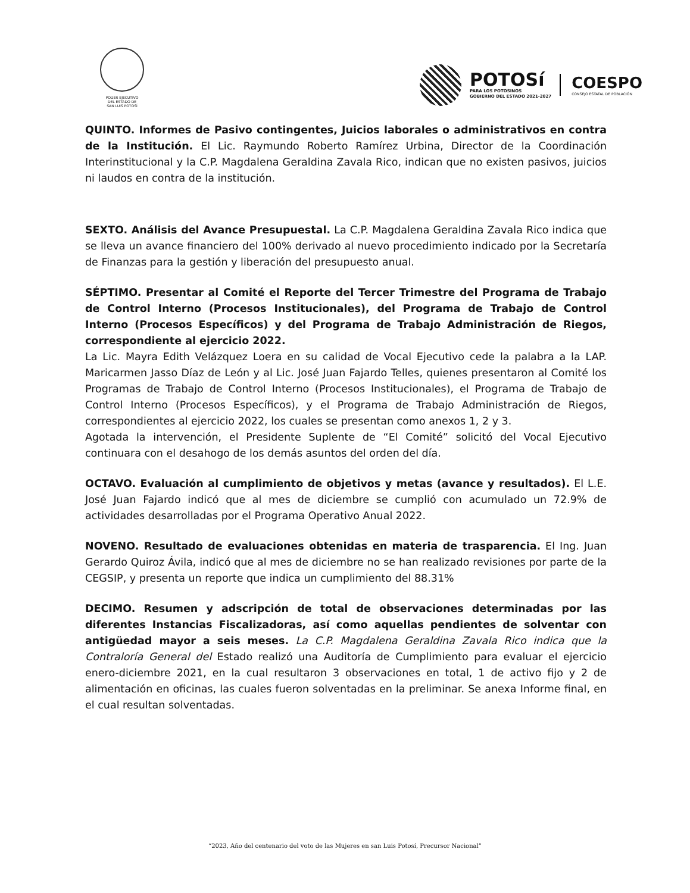PODER EJECUTIVO
DEL ESTADO DE
SAN LUIS POTOSÍ
POTOSí
PARA LOS POTOSINOS
GOBIERNO DEL ESTADO 2021-2027
COESPO
CONSEJO ESTATAL DE POBLACIÓN
QUINTO. Informes de Pasivo contingentes, Juicios laborales o administrativos en contra de la Institución. El Lic. Raymundo Roberto Ramírez Urbina, Director de la Coordinación Interinstitucional y la C.P. Magdalena Geraldina Zavala Rico, indican que no existen pasivos, juicios ni laudos en contra de la institución.
SEXTO. Análisis del Avance Presupuestal. La C.P. Magdalena Geraldina Zavala Rico indica que se lleva un avance financiero del 100% derivado al nuevo procedimiento indicado por la Secretaría de Finanzas para la gestión y liberación del presupuesto anual.
SÉPTIMO. Presentar al Comité el Reporte del Tercer Trimestre del Programa de Trabajo de Control Interno (Procesos Institucionales), del Programa de Trabajo de Control Interno (Procesos Específicos) y del Programa de Trabajo Administración de Riegos, correspondiente al ejercicio 2022.
La Lic. Mayra Edith Velázquez Loera en su calidad de Vocal Ejecutivo cede la palabra a la LAP. Maricarmen Jasso Díaz de León y al Lic. José Juan Fajardo Telles, quienes presentaron al Comité los Programas de Trabajo de Control Interno (Procesos Institucionales), el Programa de Trabajo de Control Interno (Procesos Específicos), y el Programa de Trabajo Administración de Riegos, correspondientes al ejercicio 2022, los cuales se presentan como anexos 1, 2 y 3.
Agotada la intervención, el Presidente Suplente de “El Comité” solicitó del Vocal Ejecutivo continuara con el desahogo de los demás asuntos del orden del día.
OCTAVO. Evaluación al cumplimiento de objetivos y metas (avance y resultados). El L.E. José Juan Fajardo indicó que al mes de diciembre se cumplió con acumulado un 72.9% de actividades desarrolladas por el Programa Operativo Anual 2022.
NOVENO. Resultado de evaluaciones obtenidas en materia de trasparencia. El Ing. Juan Gerardo Quiroz Ávila, indicó que al mes de diciembre no se han realizado revisiones por parte de la CEGSIP, y presenta un reporte que indica un cumplimiento del 88.31%
DECIMO. Resumen y adscripción de total de observaciones determinadas por las diferentes Instancias Fiscalizadoras, así como aquellas pendientes de solventar con antigüedad mayor a seis meses. La C.P. Magdalena Geraldina Zavala Rico indica que la Contraloría General del Estado realizó una Auditoría de Cumplimiento para evaluar el ejercicio enero-diciembre 2021, en la cual resultaron 3 observaciones en total, 1 de activo fijo y 2 de alimentación en oficinas, las cuales fueron solventadas en la preliminar. Se anexa Informe final, en el cual resultan solventadas.
“2023, Año del centenario del voto de las Mujeres en san Luis Potosí, Precursor Nacional”